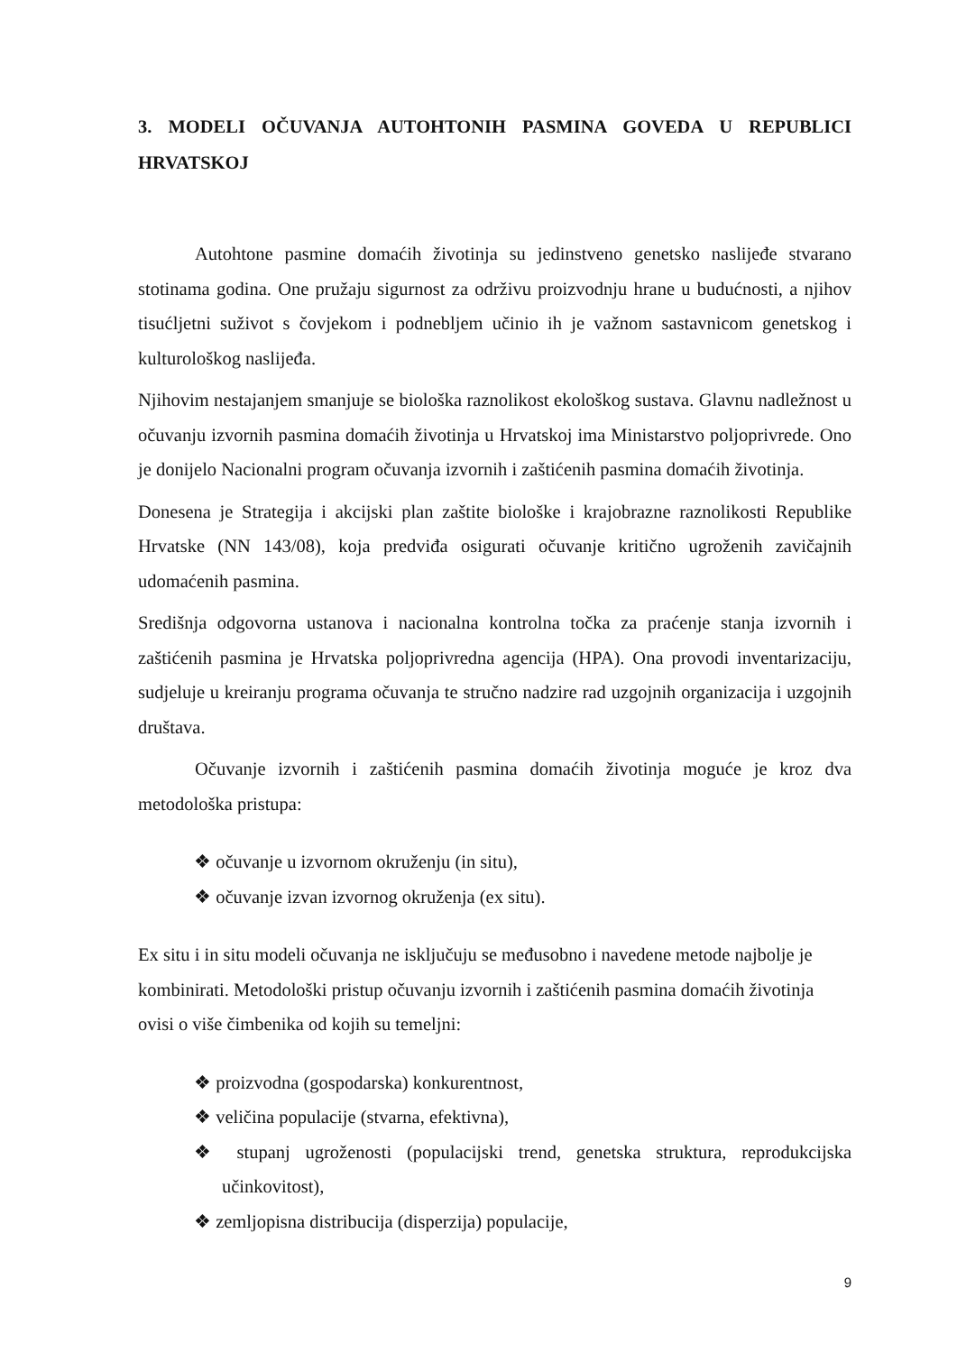3. MODELI OČUVANJA AUTOHTONIH PASMINA GOVEDA U REPUBLICI HRVATSKOJ
Autohtone pasmine domaćih životinja su jedinstveno genetsko naslijeđe stvarano stotinama godina. One pružaju sigurnost za održivu proizvodnju hrane u budućnosti, a njihov tisućljetni suživot s čovjekom i podnebljem učinio ih je važnom sastavnicom genetskog i kulturološkog naslijeđa.
Njihovim nestajanjem smanjuje se biološka raznolikost ekološkog sustava. Glavnu nadležnost u očuvanju izvornih pasmina domaćih životinja u Hrvatskoj ima Ministarstvo poljoprivrede. Ono je donijelo Nacionalni program očuvanja izvornih i zaštićenih pasmina domaćih životinja.
Donesena je Strategija i akcijski plan zaštite biološke i krajobrazne raznolikosti Republike Hrvatske (NN 143/08), koja predviđa osigurati očuvanje kritično ugroženih zavičajnih udomaćenih pasmina.
Središnja odgovorna ustanova i nacionalna kontrolna točka za praćenje stanja izvornih i zaštićenih pasmina je Hrvatska poljoprivredna agencija (HPA). Ona provodi inventarizaciju, sudjeluje u kreiranju programa očuvanja te stručno nadzire rad uzgojnih organizacija i uzgojnih društava.
Očuvanje izvornih i zaštićenih pasmina domaćih životinja moguće je kroz dva metodološka pristupa:
❖ očuvanje u izvornom okruženju (in situ),
❖ očuvanje izvan izvornog okruženja (ex situ).
Ex situ i in situ modeli očuvanja ne isključuju se međusobno i navedene metode najbolje je kombinirati. Metodološki pristup očuvanju izvornih i zaštićenih pasmina domaćih životinja ovisi o više čimbenika od kojih su temeljni:
❖ proizvodna (gospodarska) konkurentnost,
❖ veličina populacije (stvarna, efektivna),
❖ stupanj ugroženosti (populacijski trend, genetska struktura, reprodukcijska učinkovitost),
❖ zemljopisna distribucija (disperzija) populacije,
9